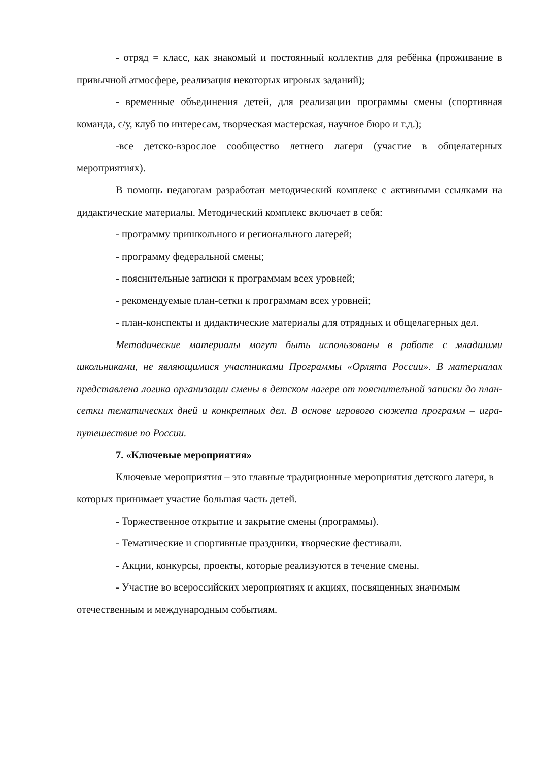- отряд = класс, как знакомый и постоянный коллектив для ребёнка (проживание в привычной атмосфере, реализация некоторых игровых заданий);
- временные объединения детей, для реализации программы смены (спортивная команда, с/у, клуб по интересам, творческая мастерская, научное бюро и т.д.);
-все детско-взрослое сообщество летнего лагеря (участие в общелагерных мероприятиях).
В помощь педагогам разработан методический комплекс с активными ссылками на дидактические материалы. Методический комплекс включает в себя:
- программу пришкольного и регионального лагерей;
- программу федеральной смены;
- пояснительные записки к программам всех уровней;
- рекомендуемые план-сетки к программам всех уровней;
- план-конспекты и дидактические материалы для отрядных и общелагерных дел.
Методические материалы могут быть использованы в работе с младшими школьниками, не являющимися участниками Программы «Орлята России». В материалах представлена логика организации смены в детском лагере от пояснительной записки до план-сетки тематических дней и конкретных дел. В основе игрового сюжета программ – игра-путешествие по России.
7. «Ключевые мероприятия»
Ключевые мероприятия – это главные традиционные мероприятия детского лагеря, в которых принимает участие большая часть детей.
- Торжественное открытие и закрытие смены (программы).
- Тематические и спортивные праздники, творческие фестивали.
- Акции, конкурсы, проекты, которые реализуются в течение смены.
- Участие во всероссийских мероприятиях и акциях, посвященных значимым отечественным и международным событиям.